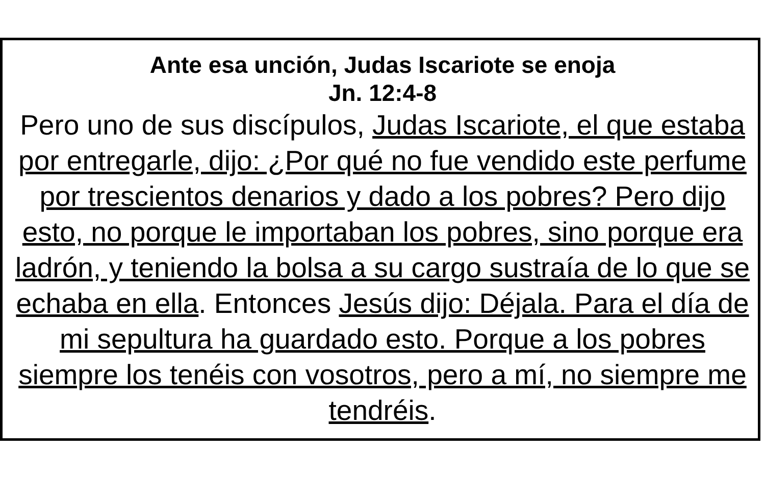Ante esa unción, Judas Iscariote se enoja
Jn. 12:4-8
Pero uno de sus discípulos, Judas Iscariote, el que estaba por entregarle, dijo: ¿Por qué no fue vendido este perfume por trescientos denarios y dado a los pobres? Pero dijo esto, no porque le importaban los pobres, sino porque era ladrón, y teniendo la bolsa a su cargo sustraía de lo que se echaba en ella. Entonces Jesús dijo: Déjala. Para el día de mi sepultura ha guardado esto. Porque a los pobres siempre los tenéis con vosotros, pero a mí, no siempre me tendréis.